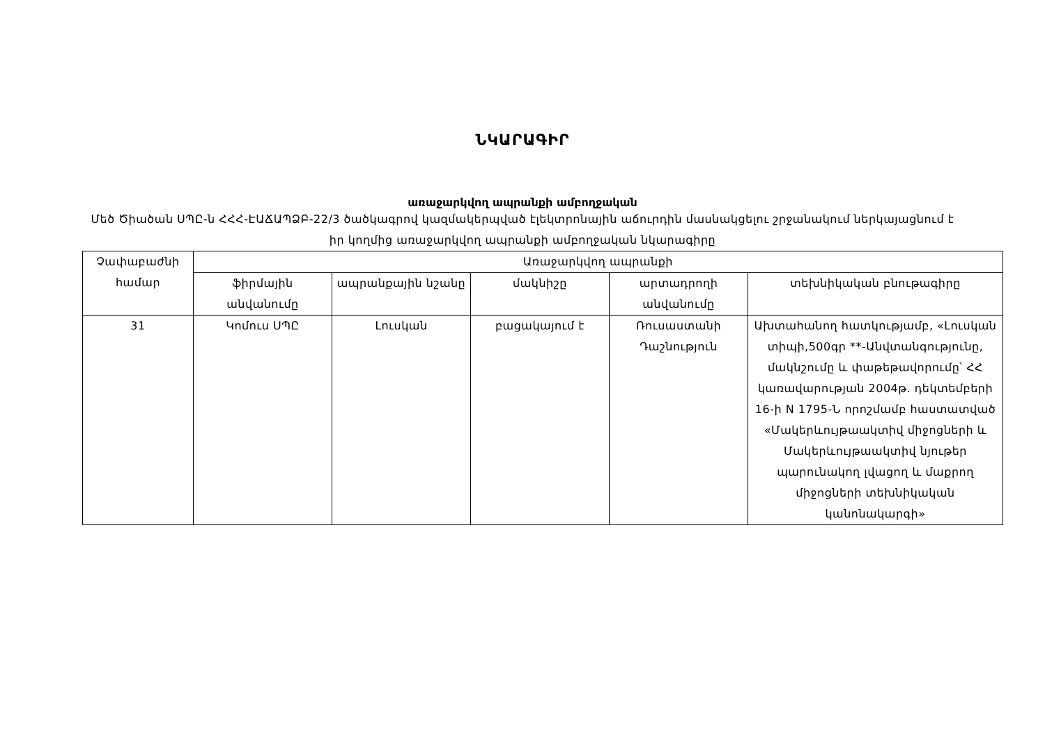ՆԿԱՐԱԳԻՐ
առաջարկվող ապրանքի ամբողջական
Մեծ Ծիածան ՍՊԸ-ն ՀՀՀ-ԷԱՃԱՊՁԲ-22/3 ծածկագրով կազմակերպված էլեկտրոնային աճուրդին մասնակցելու շրջանակում ներկայացնում է իր կողմից առաջարկվող ապրանքի ամբողջական նկարագիրը
| Չափաբաժնի համար | Առաջարկվող ապրանքի | | | | |
| --- | --- | --- | --- | --- | --- |
| | ֆիրմային անվանումը | ապրանքային նշանը | մակնիշը | արտադրողի անվանումը | տեխնիկական բնութագիրը |
| 31 | Կոմուս ՍՊԸ | Լուսկան | բացակայում է | Ռուսաստանի Դաշնություն | Ախտահանող հատկությամբ, «Լուսկան տիպի,500գր **-Անվտանգությունը, մակնշումը և փաթեթավորումը՝ ՀՀ կառավարության 2004թ. դեկտեմբերի 16-ի N 1795-Ն որոշմամբ հաստատված «Մակերևույթաակտիվ միջոցների և Մակերևույթաակտիվ նյութեր պարունակող լվացող և մաքրող միջոցների տեխնիկական կանոնակարգի» |